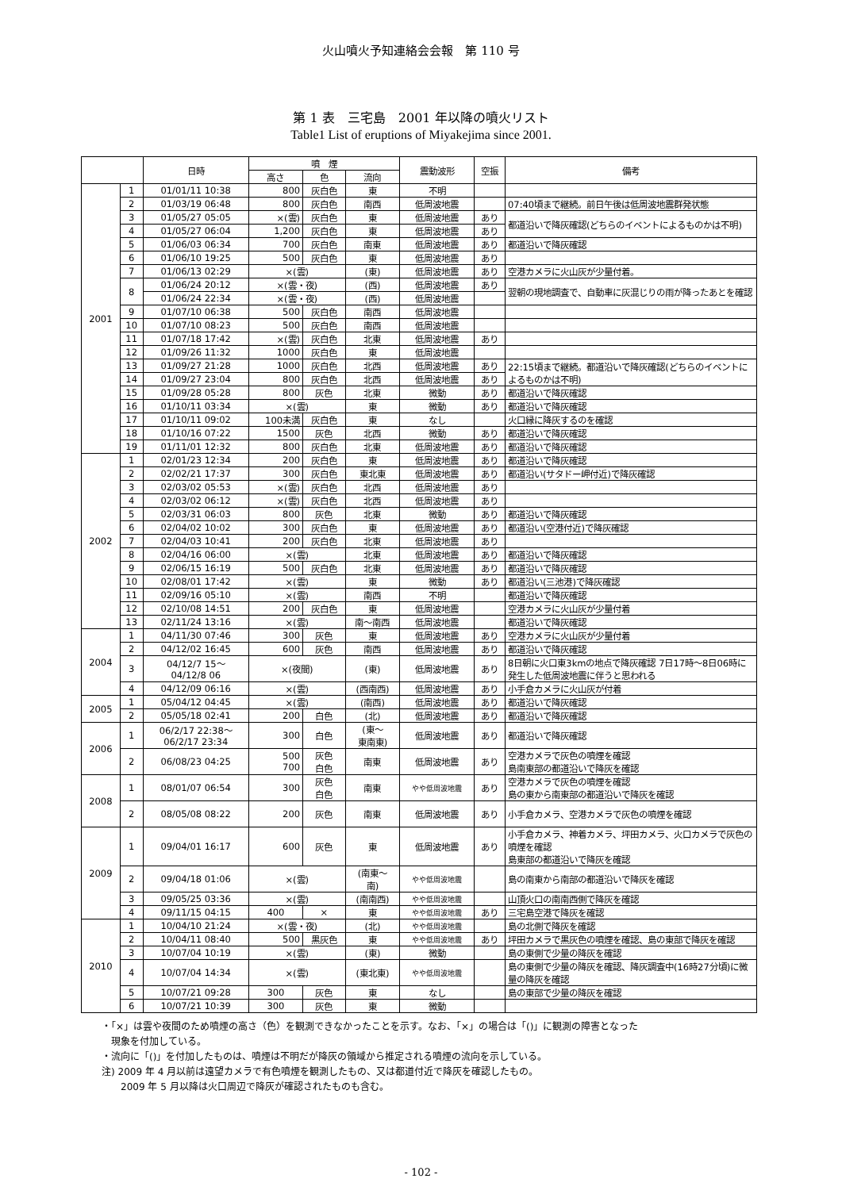火山噴火予知連絡会会報　第 110 号
第 1 表　三宅島　2001 年以降の噴火リスト
Table1 List of eruptions of Miyakejima since 2001.
| | | 日時 | 噴 煙 | | | 震動波形 | 空振 | 備考 |
| --- | --- | --- | --- | --- | --- | --- | --- | --- |
| | | | 高さ | 色 | 流向 | | | |
| 2001 | 1 | 01/01/11 10:38 | 800 | 灰白色 | 東 | 不明 | | |
| | 2 | 01/03/19 06:48 | 800 | 灰白色 | 南西 | 低周波地震 | | 07:40頃まで継続。前日午後は低周波地震群発状態 |
| | 3 | 01/05/27 05:05 | ×(雲) | 灰白色 | 東 | 低周波地震 | あり | 都道沿いで降灰確認(どちらのイベントによるものかは不明) |
| | 4 | 01/05/27 06:04 | 1,200 | 灰白色 | 東 | 低周波地震 | あり | |
| | 5 | 01/06/03 06:34 | 700 | 灰白色 | 南東 | 低周波地震 | あり | 都道沿いで降灰確認 |
| | 6 | 01/06/10 19:25 | 500 | 灰白色 | 東 | 低周波地震 | あり | |
| | 7 | 01/06/13 02:29 | ×(雲) | | (東) | 低周波地震 | あり | 空港カメラに火山灰が少量付着。 |
| | 8 | 01/06/24 20:12 | ×(雲・夜) | | (西) | 低周波地震 | あり | 翌朝の現地調査で、自動車に灰混じりの雨が降ったあとを確認 |
| | | 01/06/24 22:34 | ×(雲・夜) | | (西) | 低周波地震 | | |
| | 9 | 01/07/10 06:38 | 500 | 灰白色 | 南西 | 低周波地震 | | |
| | 10 | 01/07/10 08:23 | 500 | 灰白色 | 南西 | 低周波地震 | | |
| | 11 | 01/07/18 17:42 | ×(雲) | 灰白色 | 北東 | 低周波地震 | あり | |
| | 12 | 01/09/26 11:32 | 1000 | 灰白色 | 東 | 低周波地震 | | |
| | 13 | 01/09/27 21:28 | 1000 | 灰白色 | 北西 | 低周波地震 | あり | 22:15頃まで継続。都道沿いで降灰確認(どちらのイベントによるものかは不明) |
| | 14 | 01/09/27 23:04 | 800 | 灰白色 | 北西 | 低周波地震 | あり | |
| | 15 | 01/09/28 05:28 | 800 | 灰色 | 北東 | 微動 | あり | 都道沿いで降灰確認 |
| | 16 | 01/10/11 03:34 | ×(雲) | | 東 | 微動 | あり | 都道沿いで降灰確認 |
| | 17 | 01/10/11 09:02 | 100未満 | 灰白色 | 東 | なし | | 火口縁に降灰するのを確認 |
| | 18 | 01/10/16 07:22 | 1500 | 灰色 | 北西 | 微動 | あり | 都道沿いで降灰確認 |
| | 19 | 01/11/01 12:32 | 800 | 灰白色 | 北東 | 低周波地震 | あり | 都道沿いで降灰確認 |
| 2002 | 1 | 02/01/23 12:34 | 200 | 灰白色 | 東 | 低周波地震 | あり | 都道沿いで降灰確認 |
| | 2 | 02/02/21 17:37 | 300 | 灰白色 | 東北東 | 低周波地震 | あり | 都道沿い(サタドー岬付近)で降灰確認 |
| | 3 | 02/03/02 05:53 | ×(雲) | 灰白色 | 北西 | 低周波地震 | あり | |
| | 4 | 02/03/02 06:12 | ×(雲) | 灰白色 | 北西 | 低周波地震 | あり | |
| | 5 | 02/03/31 06:03 | 800 | 灰色 | 北東 | 微動 | あり | 都道沿いで降灰確認 |
| | 6 | 02/04/02 10:02 | 300 | 灰白色 | 東 | 低周波地震 | あり | 都道沿い(空港付近)で降灰確認 |
| | 7 | 02/04/03 10:41 | 200 | 灰白色 | 北東 | 低周波地震 | あり | |
| | 8 | 02/04/16 06:00 | ×(雲) | | 北東 | 低周波地震 | あり | 都道沿いで降灰確認 |
| | 9 | 02/06/15 16:19 | 500 | 灰白色 | 北東 | 低周波地震 | あり | 都道沿いで降灰確認 |
| | 10 | 02/08/01 17:42 | ×(雲) | | 東 | 微動 | あり | 都道沿い(三池港)で降灰確認 |
| | 11 | 02/09/16 05:10 | ×(雲) | | 南西 | 不明 | | 都道沿いで降灰確認 |
| | 12 | 02/10/08 14:51 | 200 | 灰白色 | 東 | 低周波地震 | | 空港カメラに火山灰が少量付着 |
| | 13 | 02/11/24 13:16 | ×(雲) | | 南～南西 | 低周波地震 | | 都道沿いで降灰確認 |
| 2004 | 1 | 04/11/30 07:46 | 300 | 灰色 | 東 | 低周波地震 | あり | 空港カメラに火山灰が少量付着 |
| | 2 | 04/12/02 16:45 | 600 | 灰色 | 南西 | 低周波地震 | あり | 都道沿いで降灰確認 |
| | 3 | 04/12/7 15～ 04/12/8 06 | ×(夜間) | | (東) | 低周波地震 | あり | 8日朝に火口東3kmの地点で降灰確認 7日17時～8日06時に発生した低周波地震に伴うと思われる |
| | 4 | 04/12/09 06:16 | ×(雲) | | (西南西) | 低周波地震 | あり | 小手倉カメラに火山灰が付着 |
| 2005 | 1 | 05/04/12 04:45 | ×(雲) | | (南西) | 低周波地震 | あり | 都道沿いで降灰確認 |
| | 2 | 05/05/18 02:41 | 200 | 白色 | (北) | 低周波地震 | あり | 都道沿いで降灰確認 |
| 2006 | 1 | 06/2/17 22:38～ 06/2/17 23:34 | 300 | 白色 | (東～ 東南東) | 低周波地震 | あり | 都道沿いで降灰確認 |
| | 2 | 06/08/23 04:25 | 500 700 | 灰色 白色 | 南東 | 低周波地震 | あり | 空港カメラで灰色の噴煙を確認 島南東部の都道沿いで降灰を確認 |
| 2008 | 1 | 08/01/07 06:54 | 300 | 灰色 白色 | 南東 | やや低周波地震 | あり | 空港カメラで灰色の噴煙を確認 島の東から南東部の都道沿いで降灰を確認 |
| | 2 | 08/05/08 08:22 | 200 | 灰色 | 南東 | 低周波地震 | あり | 小手倉カメラ、空港カメラで灰色の噴煙を確認 |
| 2009 | 1 | 09/04/01 16:17 | 600 | 灰色 | 東 | 低周波地震 | あり | 小手倉カメラ、神着カメラ、坪田カメラ、火口カメラで灰色の噴煙を確認 島東部の都道沿いで降灰を確認 |
| | 2 | 09/04/18 01:06 | ×(雲) | | (南東～ 南) | やや低周波地震 | | 島の南東から南部の都道沿いで降灰を確認 |
| | 3 | 09/05/25 03:36 | ×(雲) | | (南南西) | やや低周波地震 | | 山頂火口の南南西側で降灰を確認 |
| | 4 | 09/11/15 04:15 | 400 | × | 東 | やや低周波地震 | あり | 三宅島空港で降灰を確認 |
| 2010 | 1 | 10/04/10 21:24 | ×(雲・夜) | | (北) | やや低周波地震 | | 島の北側で降灰を確認 |
| | 2 | 10/04/11 08:40 | 500 | 黒灰色 | 東 | やや低周波地震 | あり | 坪田カメラで黒灰色の噴煙を確認、島の東部で降灰を確認 |
| | 3 | 10/07/04 10:19 | ×(雲) | | (東) | 微動 | | 島の東側で少量の降灰を確認 |
| | 4 | 10/07/04 14:34 | ×(雲) | | (東北東) | やや低周波地震 | | 島の東側で少量の降灰を確認、降灰調査中(16時27分頃)に微量の降灰を確認 |
| | 5 | 10/07/21 09:28 | 300 | 灰色 | 東 | なし | | 島の東部で少量の降灰を確認 |
| | 6 | 10/07/21 10:39 | 300 | 灰色 | 東 | 微動 | | |
・「×」は雲や夜間のため噴煙の高さ（色）を観測できなかったことを示す。なお、「×」の場合は「()」に観測の障害となった
　現象を付加している。
・流向に「()」を付加したものは、噴煙は不明だが降灰の領域から推定される噴煙の流向を示している。
注) 2009 年 4 月以前は遠望カメラで有色噴煙を観測したもの、又は都道付近で降灰を確認したもの。
　　2009 年 5 月以降は火口周辺で降灰が確認されたものも含む。
- 102 -